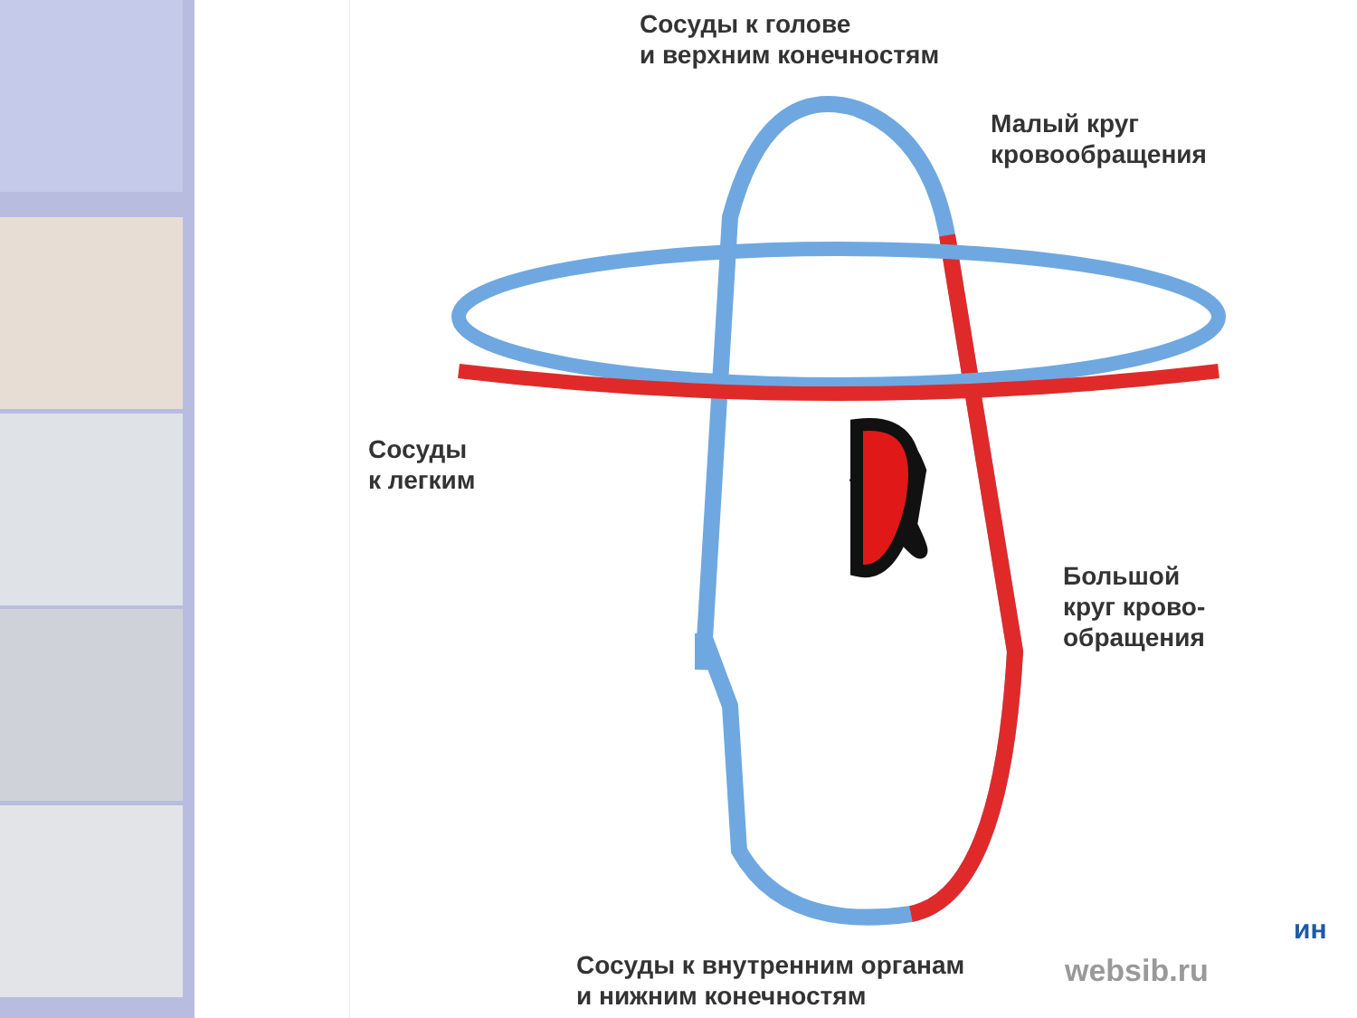Сосуды к голове
и верхним конечностям
Малый круг
кровообращения
Сосуды
к легким
Большой
круг крово-
обращения
Сосуды к внутренним органам
и нижним конечностям
websib.ru
ин